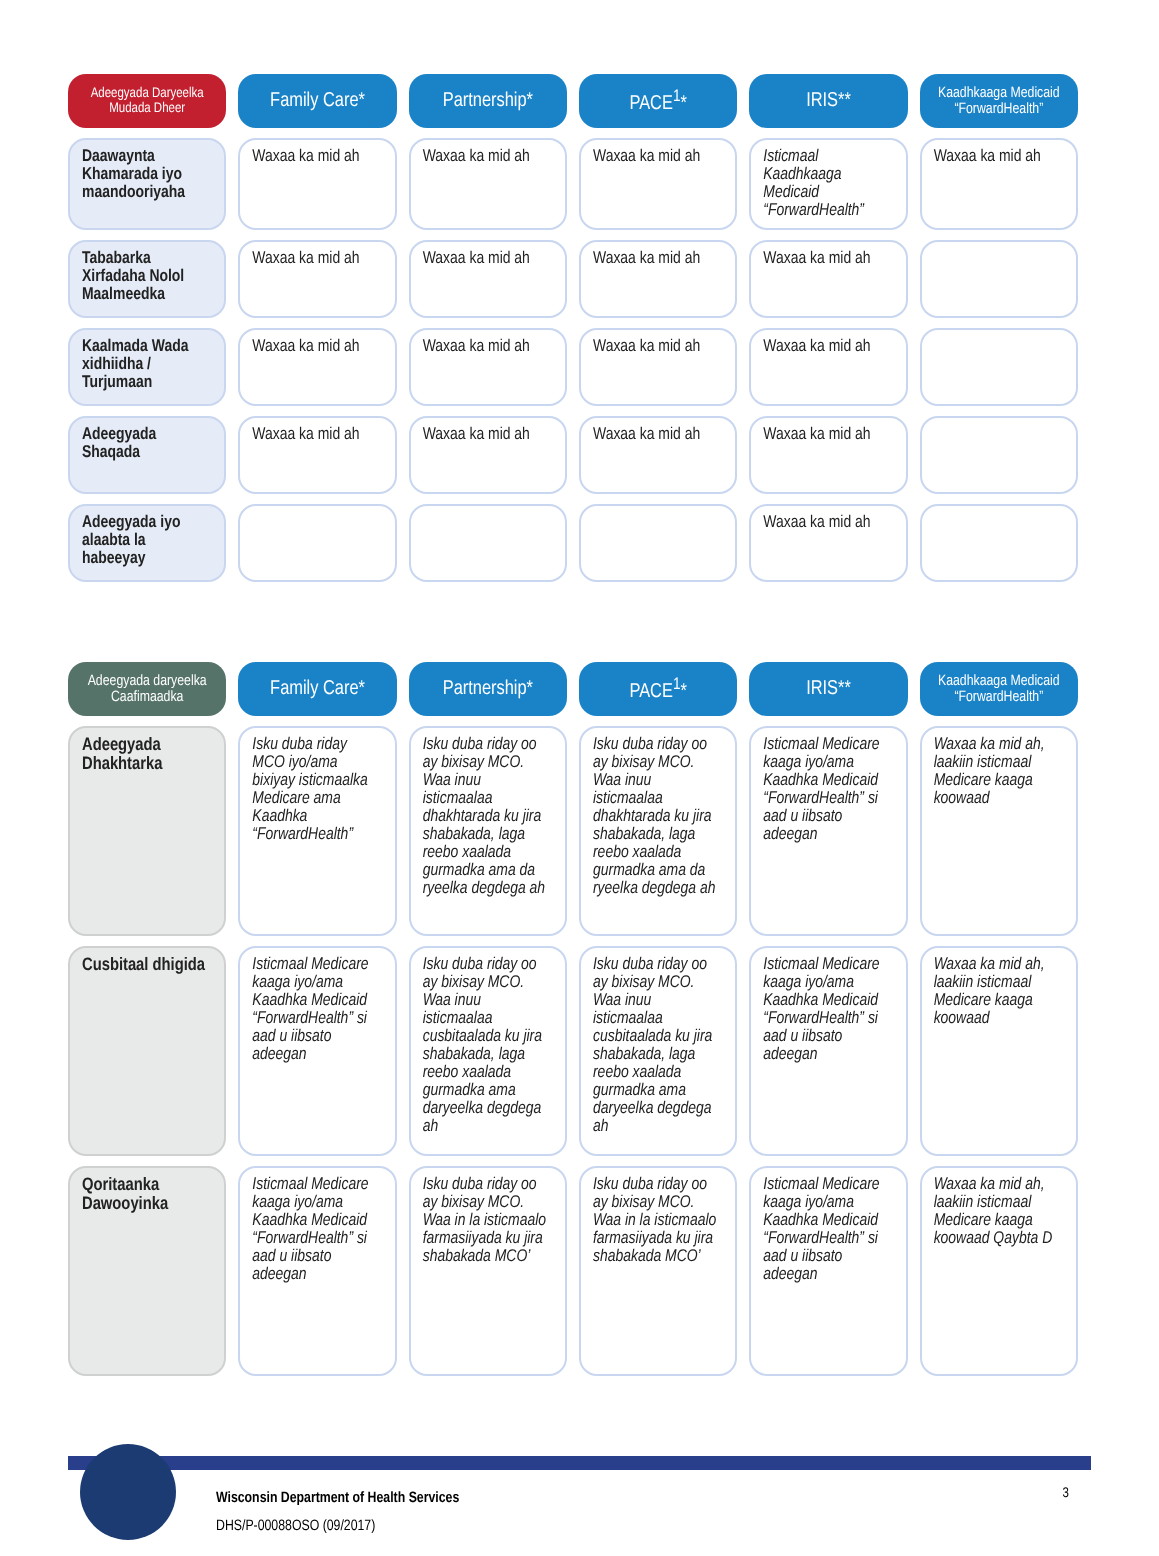| Adeegyada Daryeelka Mudada Dheer | Family Care* | Partnership* | PACE<sup>1</sup>* | IRIS** | Kaadhkaaga Medicaid “ForwardHealth” |
| --- | --- | --- | --- | --- | --- |
| Daawaynta Khamarada iyo maandooriyaha | Waxaa ka mid ah | Waxaa ka mid ah | Waxaa ka mid ah | Isticmaal Kaadhkaaga Medicaid “ForwardHealth” | Waxaa ka mid ah |
| Tababarka Xirfadaha Nolol Maalmeedka | Waxaa ka mid ah | Waxaa ka mid ah | Waxaa ka mid ah | Waxaa ka mid ah | |
| Kaalmada Wada xidhiidha / Turjumaan | Waxaa ka mid ah | Waxaa ka mid ah | Waxaa ka mid ah | Waxaa ka mid ah | |
| Adeegyada Shaqada | Waxaa ka mid ah | Waxaa ka mid ah | Waxaa ka mid ah | Waxaa ka mid ah | |
| Adeegyada iyo alaabta la habeeyay | | | | Waxaa ka mid ah | |
| Adeegyada daryeelka Caafimaadka | Family Care* | Partnership* | PACE<sup>1</sup>* | IRIS** | Kaadhkaaga Medicaid “ForwardHealth” |
| --- | --- | --- | --- | --- | --- |
| Adeegyada Dhakhtarka | Isku duba riday MCO iyo/ama bixiyay isticmaalka Medicare ama Kaadhka “ForwardHealth” | Isku duba riday oo ay bixisay MCO. Waa inuu isticmaalaa dhakhtarada ku jira shabakada, laga reebo xaalada gurmadka ama da ryeelka degdega ah | Isku duba riday oo ay bixisay MCO. Waa inuu isticmaalaa dhakhtarada ku jira shabakada, laga reebo xaalada gurmadka ama da ryeelka degdega ah | Isticmaal Medicare kaaga iyo/ama Kaadhka Medicaid “ForwardHealth” si aad u iibsato adeegan | Waxaa ka mid ah, laakiin isticmaal Medicare kaaga koowaad |
| Cusbitaal dhigida | Isticmaal Medicare kaaga iyo/ama Kaadhka Medicaid “ForwardHealth” si aad u iibsato adeegan | Isku duba riday oo ay bixisay MCO. Waa inuu isticmaalaa cusbitaalada ku jira shabakada, laga reebo xaalada gurmadka ama daryeelka degdega ah | Isku duba riday oo ay bixisay MCO. Waa inuu isticmaalaa cusbitaalada ku jira shabakada, laga reebo xaalada gurmadka ama daryeelka degdega ah | Isticmaal Medicare kaaga iyo/ama Kaadhka Medicaid “ForwardHealth” si aad u iibsato adeegan | Waxaa ka mid ah, laakiin isticmaal Medicare kaaga koowaad |
| Qoritaanka Dawooyinka | Isticmaal Medicare kaaga iyo/ama Kaadhka Medicaid “ForwardHealth” si aad u iibsato adeegan | Isku duba riday oo ay bixisay MCO. Waa in la isticmaalo farmasiiyada ku jira shabakada MCO’ | Isku duba riday oo ay bixisay MCO. Waa in la isticmaalo farmasiiyada ku jira shabakada MCO’ | Isticmaal Medicare kaaga iyo/ama Kaadhka Medicaid “ForwardHealth” si aad u iibsato adeegan | Waxaa ka mid ah, laakiin isticmaal Medicare kaaga koowaad Qaybta D |
Wisconsin Department of Health Services
DHS/P-00088OSO (09/2017)
3